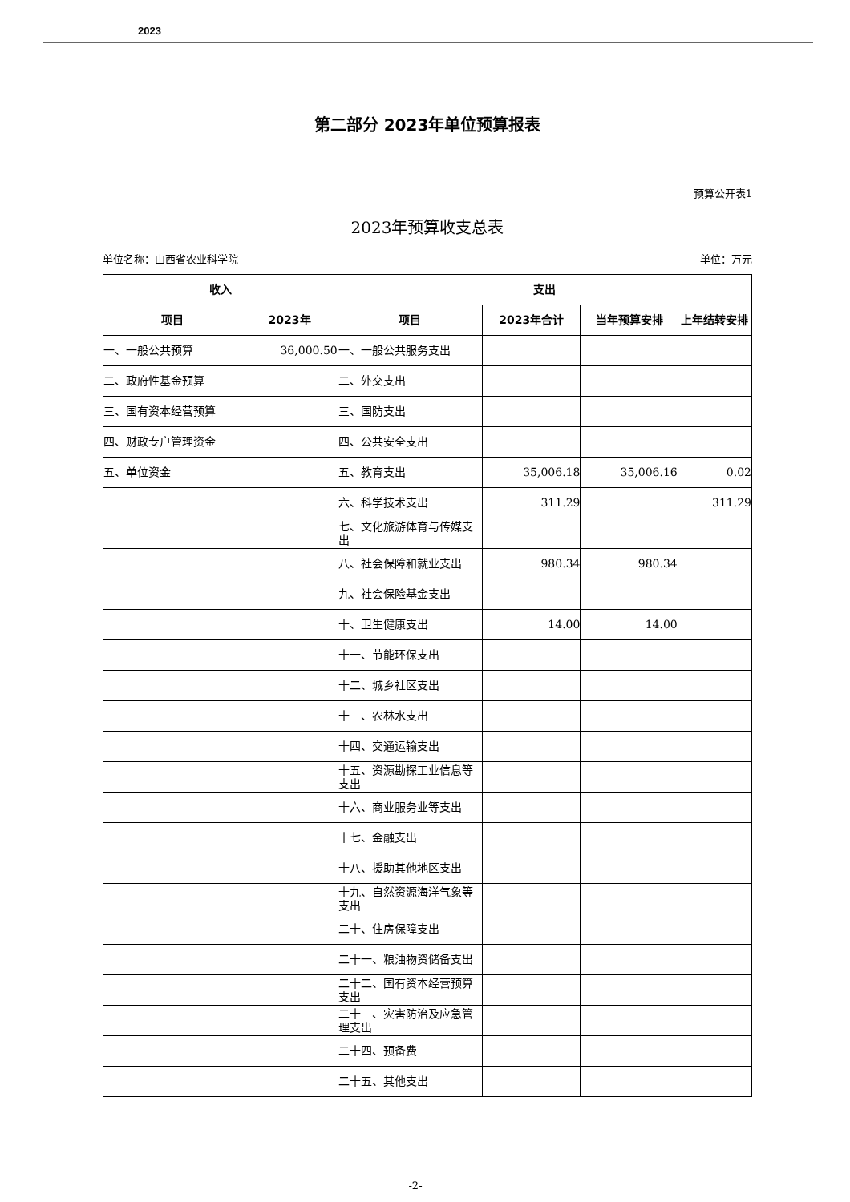2023
第二部分 2023年单位预算报表
预算公开表1
2023年预算收支总表
单位名称：山西省农业科学院 单位：万元
| 收入 | | 支出 | | | |
| --- | --- | --- | --- | --- | --- |
| 项目 | 2023年 | 项目 | 2023年合计 | 当年预算安排 | 上年结转安排 |
| 一、一般公共预算 | 36,000.50 | 一、一般公共服务支出 | | | |
| 二、政府性基金预算 | | 二、外交支出 | | | |
| 三、国有资本经营预算 | | 三、国防支出 | | | |
| 四、财政专户管理资金 | | 四、公共安全支出 | | | |
| 五、单位资金 | | 五、教育支出 | 35,006.18 | 35,006.16 | 0.02 |
| | | 六、科学技术支出 | 311.29 | | 311.29 |
| | | 七、文化旅游体育与传媒支出 | | | |
| | | 八、社会保障和就业支出 | 980.34 | 980.34 | |
| | | 九、社会保险基金支出 | | | |
| | | 十、卫生健康支出 | 14.00 | 14.00 | |
| | | 十一、节能环保支出 | | | |
| | | 十二、城乡社区支出 | | | |
| | | 十三、农林水支出 | | | |
| | | 十四、交通运输支出 | | | |
| | | 十五、资源勘探工业信息等支出 | | | |
| | | 十六、商业服务业等支出 | | | |
| | | 十七、金融支出 | | | |
| | | 十八、援助其他地区支出 | | | |
| | | 十九、自然资源海洋气象等支出 | | | |
| | | 二十、住房保障支出 | | | |
| | | 二十一、粮油物资储备支出 | | | |
| | | 二十二、国有资本经营预算支出 | | | |
| | | 二十三、灾害防治及应急管理支出 | | | |
| | | 二十四、预备费 | | | |
| | | 二十五、其他支出 | | | |
-2-